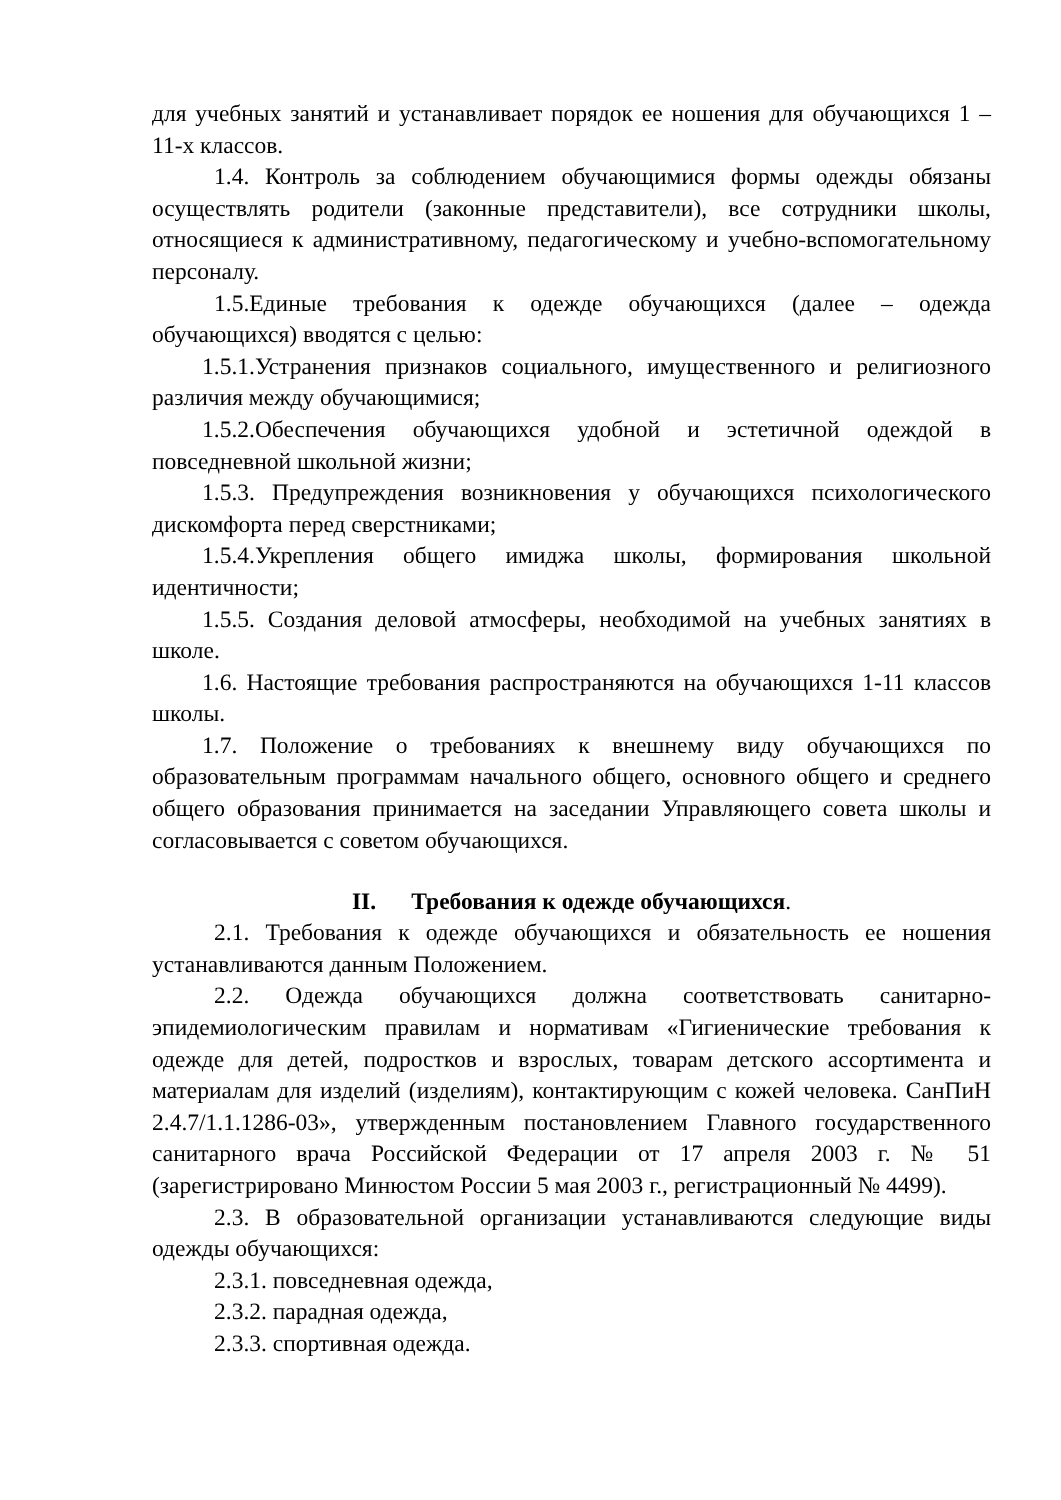для учебных занятий и устанавливает порядок ее ношения для обучающихся 1 – 11-х классов.
1.4. Контроль за соблюдением обучающимися формы одежды обязаны осуществлять родители (законные представители), все сотрудники школы, относящиеся к административному, педагогическому и учебно-вспомогательному персоналу.
1.5.Единые требования к одежде обучающихся (далее – одежда обучающихся) вводятся с целью:
1.5.1.Устранения признаков социального, имущественного и религиозного различия между обучающимися;
1.5.2.Обеспечения обучающихся удобной и эстетичной одеждой в повседневной школьной жизни;
1.5.3. Предупреждения возникновения у обучающихся психологического дискомфорта перед сверстниками;
1.5.4.Укрепления общего имиджа школы, формирования школьной идентичности;
1.5.5. Создания деловой атмосферы, необходимой на учебных занятиях в школе.
1.6. Настоящие требования распространяются на обучающихся 1-11 классов школы.
1.7. Положение о требованиях к внешнему виду обучающихся по образовательным программам начального общего, основного общего и среднего общего образования принимается на заседании Управляющего совета школы и согласовывается с советом обучающихся.
II. Требования к одежде обучающихся.
2.1. Требования к одежде обучающихся и обязательность ее ношения устанавливаются данным Положением.
2.2. Одежда обучающихся должна соответствовать санитарно-эпидемиологическим правилам и нормативам «Гигиенические требования к одежде для детей, подростков и взрослых, товарам детского ассортимента и материалам для изделий (изделиям), контактирующим с кожей человека. СанПиН 2.4.7/1.1.1286-03», утвержденным постановлением Главного государственного санитарного врача Российской Федерации от 17 апреля 2003 г. № 51 (зарегистрировано Минюстом России 5 мая 2003 г., регистрационный № 4499).
2.3. В образовательной организации устанавливаются следующие виды одежды обучающихся:
2.3.1. повседневная одежда,
2.3.2. парадная одежда,
2.3.3. спортивная одежда.